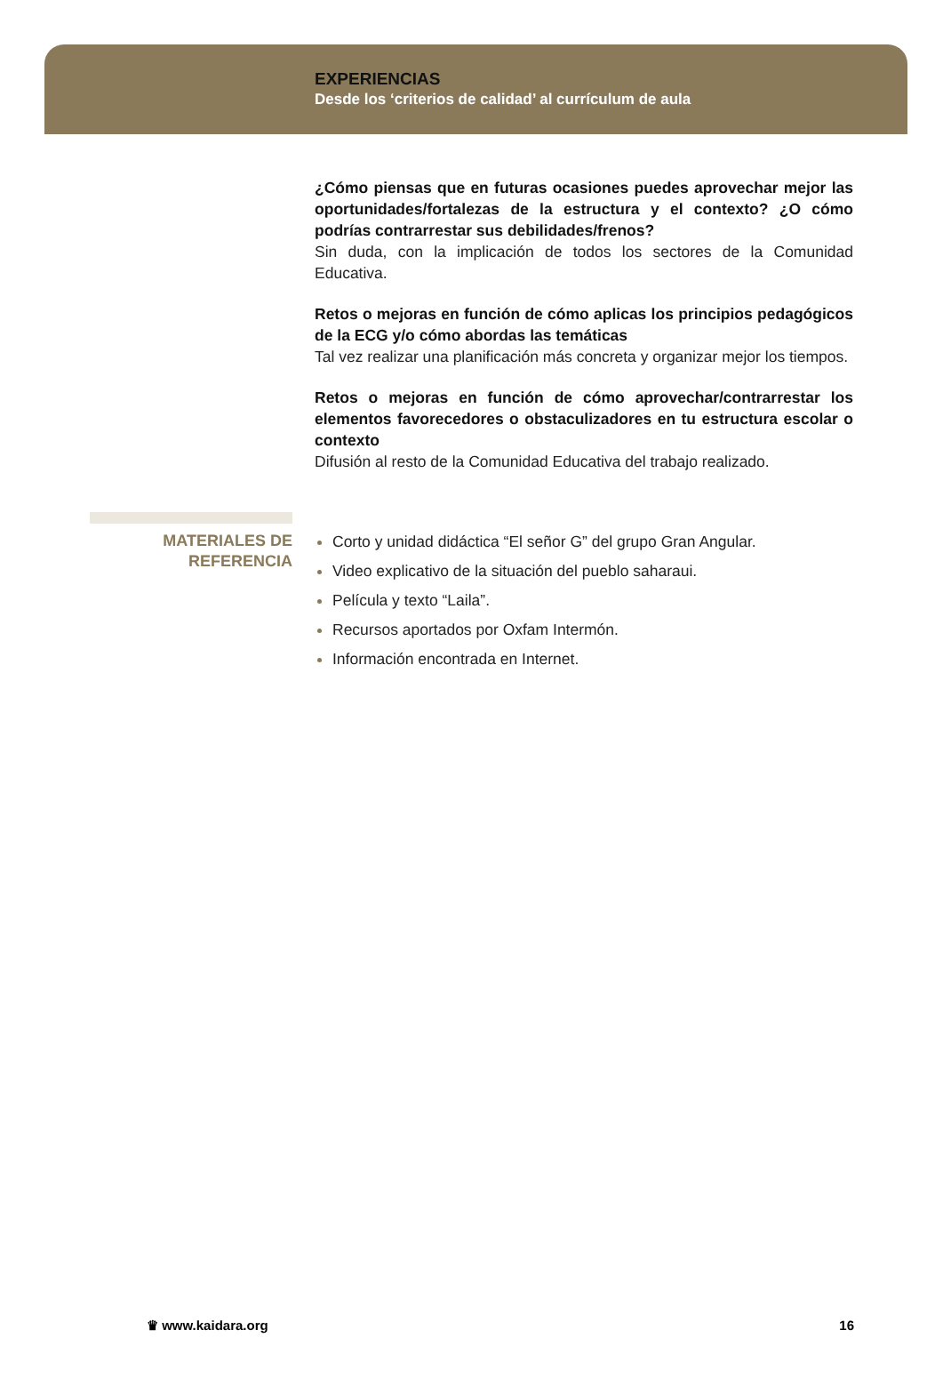EXPERIENCIAS
Desde los ‘criterios de calidad’ al currículum de aula
¿Cómo piensas que en futuras ocasiones puedes aprovechar mejor las oportunidades/fortalezas de la estructura y el contexto? ¿O cómo podrías contrarrestar sus debilidades/frenos?
Sin duda, con la implicación de todos los sectores de la Comunidad Educativa.
Retos o mejoras en función de cómo aplicas los principios pedagógicos de la ECG y/o cómo abordas las temáticas
Tal vez realizar una planificación más concreta y organizar mejor los tiempos.
Retos o mejoras en función de cómo aprovechar/contrarrestar los elementos favorecedores o obstaculizadores en tu estructura escolar o contexto
Difusión al resto de la Comunidad Educativa del trabajo realizado.
MATERIALES DE REFERENCIA
Corto y unidad didáctica “El señor G” del grupo Gran Angular.
Video explicativo de la situación del pueblo saharaui.
Película y texto “Laila”.
Recursos aportados por Oxfam Intermón.
Información encontrada en Internet.
♛ www.kaidara.org 16